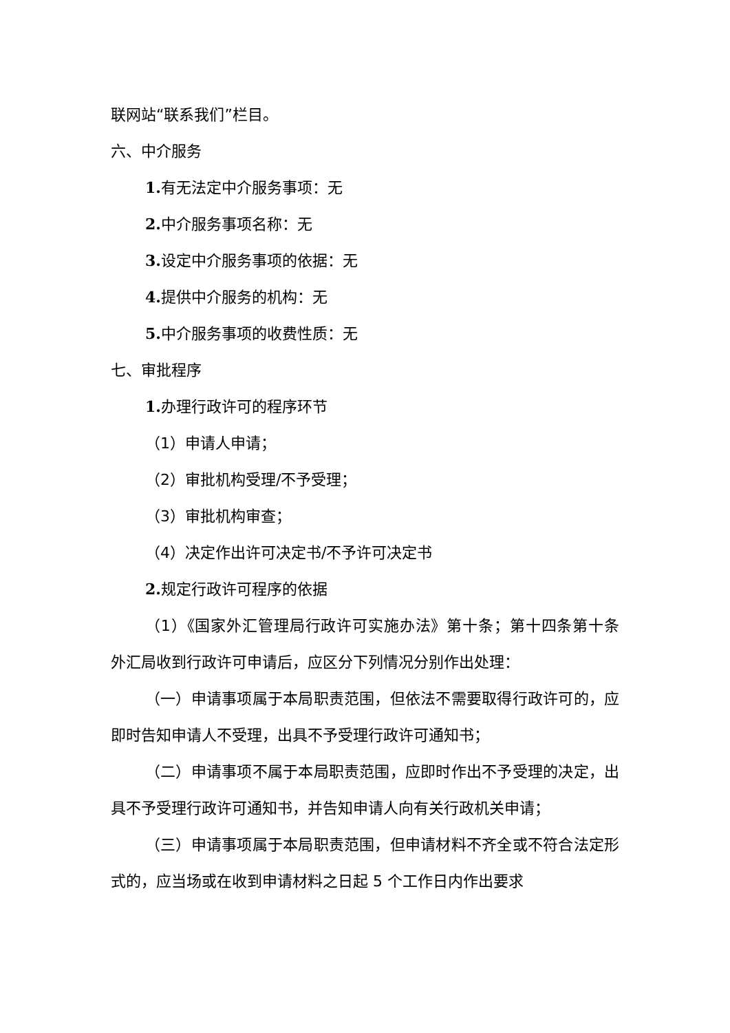联网站“联系我们”栏目。
六、中介服务
1. 有无法定中介服务事项：无
2. 中介服务事项名称：无
3. 设定中介服务事项的依据：无
4. 提供中介服务的机构：无
5. 中介服务事项的收费性质：无
七、审批程序
1. 办理行政许可的程序环节
（1）申请人申请；
（2）审批机构受理/不予受理；
（3）审批机构审查；
（4）决定作出许可决定书/不予许可决定书
2. 规定行政许可程序的依据
（1）《国家外汇管理局行政许可实施办法》第十条；第十四条第十条　外汇局收到行政许可申请后，应区分下列情况分别作出处理：
（一）申请事项属于本局职责范围，但依法不需要取得行政许可的，应即时告知申请人不受理，出具不予受理行政许可通知书；
（二）申请事项不属于本局职责范围，应即时作出不予受理的决定，出具不予受理行政许可通知书，并告知申请人向有关行政机关申请；
（三）申请事项属于本局职责范围，但申请材料不齐全或不符合法定形式的，应当场或在收到申请材料之日起 5 个工作日内作出要求